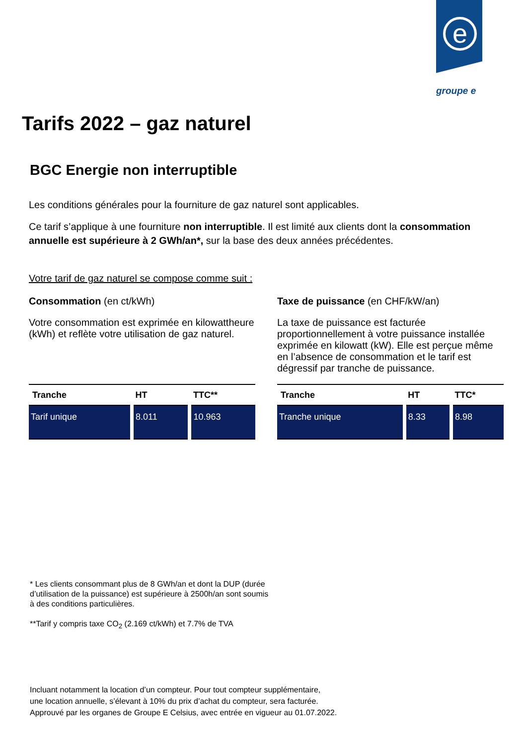e
groupe e
Tarifs 2022 – gaz naturel
BGC Energie non interruptible
Les conditions générales pour la fourniture de gaz naturel sont applicables.
Ce tarif s’applique à une fourniture non interruptible. Il est limité aux clients dont la consommation annuelle est supérieure à 2 GWh/an*, sur la base des deux années précédentes.
Votre tarif de gaz naturel se compose comme suit :
Consommation (en ct/kWh)
Votre consommation est exprimée en kilowattheure (kWh) et reflète votre utilisation de gaz naturel.
| Tranche | HT | TTC** |
| --- | --- | --- |
| Tarif unique | 8.011 | 10.963 |
Taxe de puissance (en CHF/kW/an)
La taxe de puissance est facturée proportionnellement à votre puissance installée exprimée en kilowatt (kW). Elle est perçue même en l’absence de consommation et le tarif est dégressif par tranche de puissance.
| Tranche | HT | TTC* |
| --- | --- | --- |
| Tranche unique | 8.33 | 8.98 |
* Les clients consommant plus de 8 GWh/an et dont la DUP (durée d’utilisation de la puissance) est supérieure à 2500h/an sont soumis à des conditions particulières.
**Tarif y compris taxe CO<sub>2</sub> (2.169 ct/kWh) et 7.7% de TVA
Incluant notamment la location d’un compteur. Pour tout compteur supplémentaire,
une location annuelle, s’élevant à 10% du prix d’achat du compteur, sera facturée.
Approuvé par les organes de Groupe E Celsius, avec entrée en vigueur au 01.07.2022.